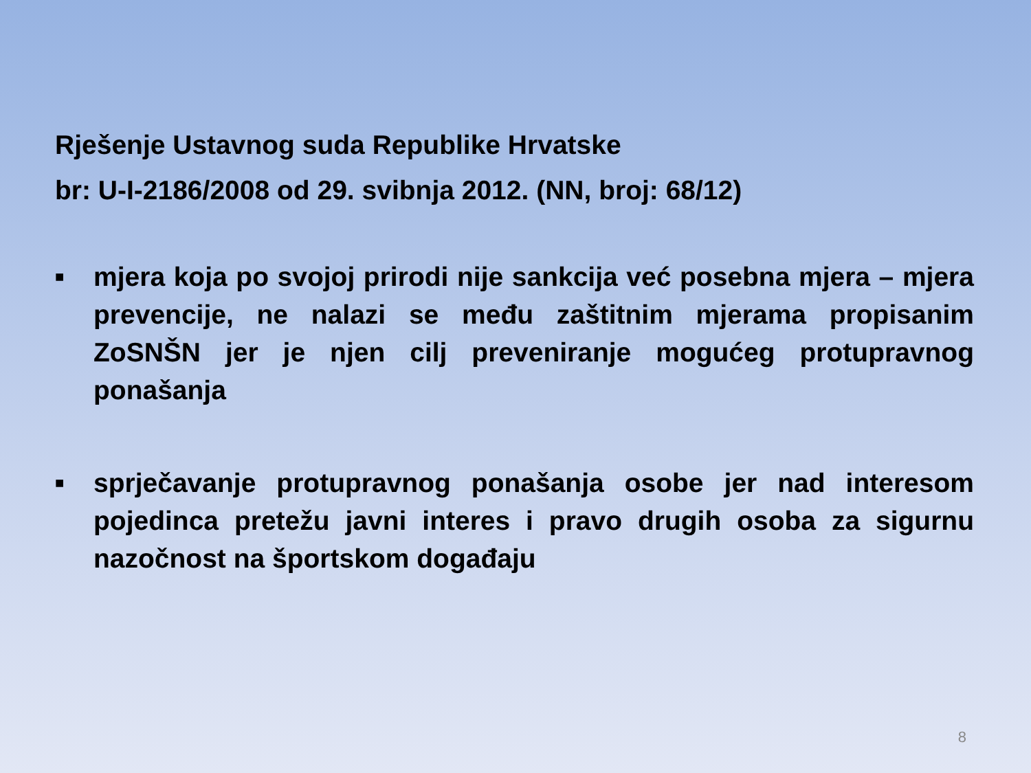Rješenje Ustavnog suda Republike Hrvatske
br: U-I-2186/2008 od 29. svibnja 2012. (NN, broj: 68/12)
■ mjera koja po svojoj prirodi nije sankcija već posebna mjera – mjera prevencije, ne nalazi se među zaštitnim mjerama propisanim ZoSNŠN jer je njen cilj preveniranje mogućeg protupravnog ponašanja
■ sprječavanje protupravnog ponašanja osobe jer nad interesom pojedinca pretežu javni interes i pravo drugih osoba za sigurnu nazočnost na športskom događaju
8